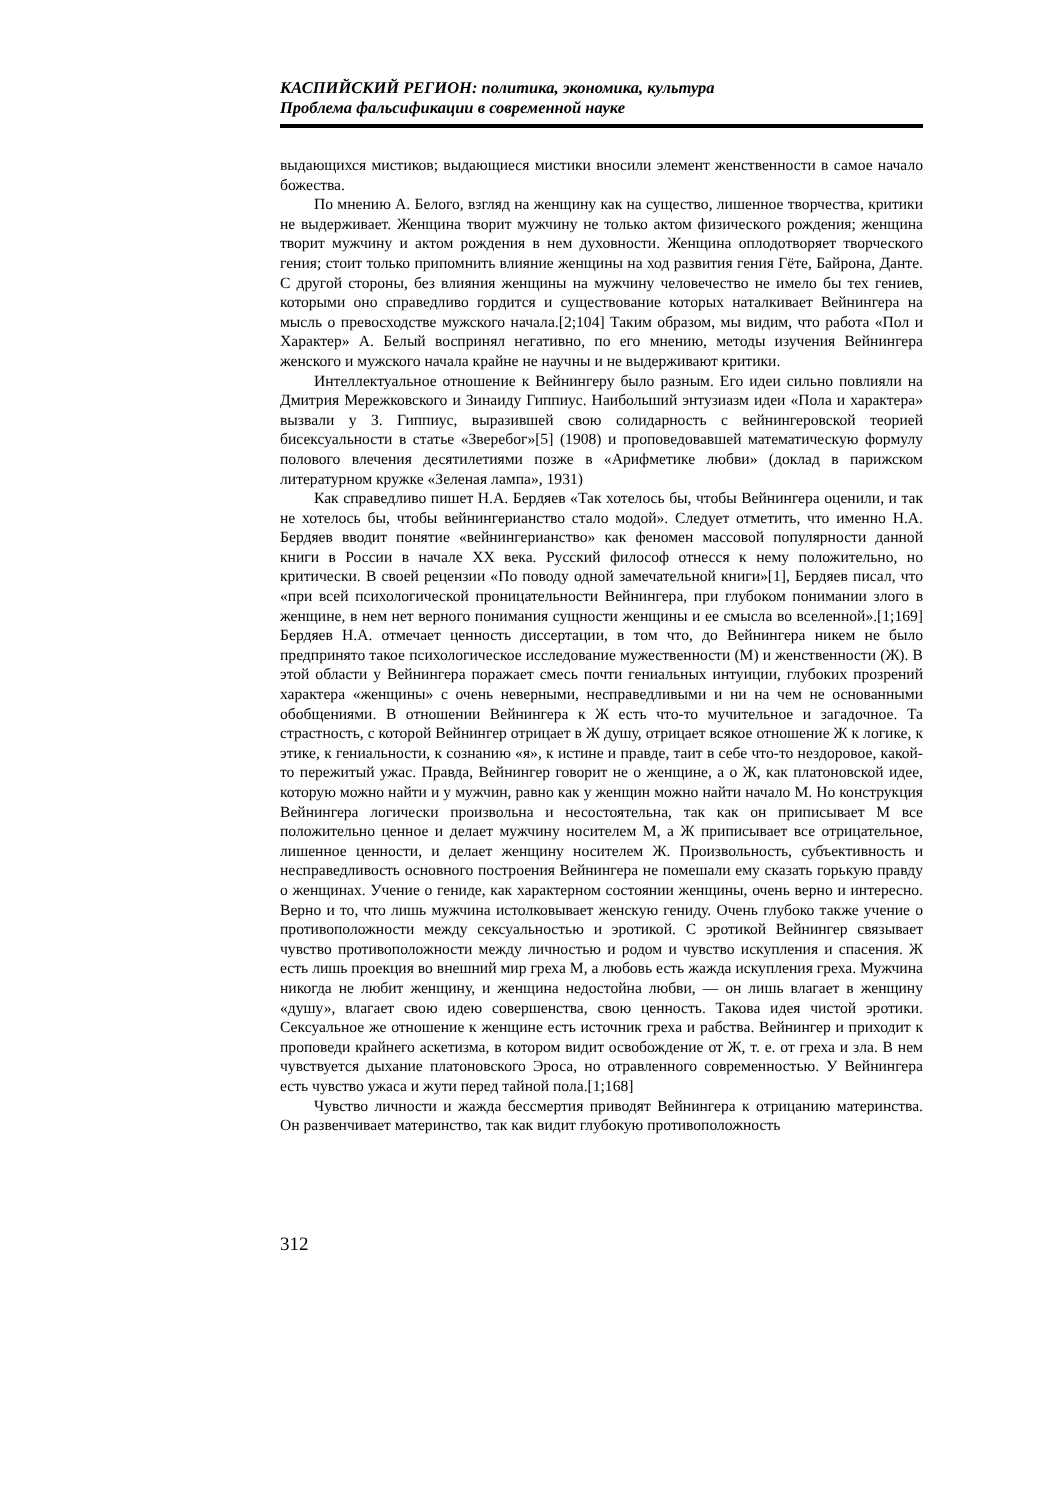КАСПИЙСКИЙ РЕГИОН: политика, экономика, культура
Проблема фальсификации в современной науке
выдающихся мистиков; выдающиеся мистики вносили элемент женственности в самое начало божества.
По мнению А. Белого, взгляд на женщину как на существо, лишенное творчества, критики не выдерживает. Женщина творит мужчину не только актом физического рождения; женщина творит мужчину и актом рождения в нем духовности. Женщина оплодотворяет творческого гения; стоит только припомнить влияние женщины на ход развития гения Гёте, Байрона, Данте. С другой стороны, без влияния женщины на мужчину человечество не имело бы тех гениев, которыми оно справедливо гордится и существование которых наталкивает Вейнингера на мысль о превосходстве мужского начала.[2;104] Таким образом, мы видим, что работа «Пол и Характер» А. Белый воспринял негативно, по его мнению, методы изучения Вейнингера женского и мужского начала крайне не научны и не выдерживают критики.
Интеллектуальное отношение к Вейнингеру было разным. Его идеи сильно повлияли на Дмитрия Мережковского и Зинаиду Гиппиус. Наибольший энтузиазм идеи «Пола и характера» вызвали у З. Гиппиус, выразившей свою солидарность с вейнингеровской теорией бисексуальности в статье «Зверебог»[5] (1908) и проповедовавшей математическую формулу полового влечения десятилетиями позже в «Арифметике любви» (доклад в парижском литературном кружке «Зеленая лампа», 1931)
Как справедливо пишет Н.А. Бердяев «Так хотелось бы, чтобы Вейнингера оценили, и так не хотелось бы, чтобы вейнингерианство стало модой». Следует отметить, что именно Н.А. Бердяев вводит понятие «вейнингерианство» как феномен массовой популярности данной книги в России в начале XX века. Русский философ отнесся к нему положительно, но критически. В своей рецензии «По поводу одной замечательной книги»[1], Бердяев писал, что «при всей психологической проницательности Вейнингера, при глубоком понимании злого в женщине, в нем нет верного понимания сущности женщины и ее смысла во вселенной».[1;169] Бердяев Н.А. отмечает ценность диссертации, в том что, до Вейнингера никем не было предпринято такое психологическое исследование мужественности (М) и женственности (Ж). В этой области у Вейнингера поражает смесь почти гениальных интуиции, глубоких прозрений характера «женщины» с очень неверными, несправедливыми и ни на чем не основанными обобщениями. В отношении Вейнингера к Ж есть что-то мучительное и загадочное. Та страстность, с которой Вейнингер отрицает в Ж душу, отрицает всякое отношение Ж к логике, к этике, к гениальности, к сознанию «я», к истине и правде, таит в себе что-то нездоровое, какой-то пережитый ужас. Правда, Вейнингер говорит не о женщине, а о Ж, как платоновской идее, которую можно найти и у мужчин, равно как у женщин можно найти начало М. Но конструкция Вейнингера логически произвольна и несостоятельна, так как он приписывает М все положительно ценное и делает мужчину носителем М, а Ж приписывает все отрицательное, лишенное ценности, и делает женщину носителем Ж. Произвольность, субъективность и несправедливость основного построения Вейнингера не помешали ему сказать горькую правду о женщинах. Учение о гениде, как характерном состоянии женщины, очень верно и интересно. Верно и то, что лишь мужчина истолковывает женскую гениду. Очень глубоко также учение о противоположности между сексуальностью и эротикой. С эротикой Вейнингер связывает чувство противоположности между личностью и родом и чувство искупления и спасения. Ж есть лишь проекция во внешний мир греха М, а любовь есть жажда искупления греха. Мужчина никогда не любит женщину, и женщина недостойна любви, — он лишь влагает в женщину «душу», влагает свою идею совершенства, свою ценность. Такова идея чистой эротики. Сексуальное же отношение к женщине есть источник греха и рабства. Вейнингер и приходит к проповеди крайнего аскетизма, в котором видит освобождение от Ж, т. е. от греха и зла. В нем чувствуется дыхание платоновского Эроса, но отравленного современностью. У Вейнингера есть чувство ужаса и жути перед тайной пола.[1;168]
Чувство личности и жажда бессмертия приводят Вейнингера к отрицанию материнства. Он развенчивает материнство, так как видит глубокую противоположность
312